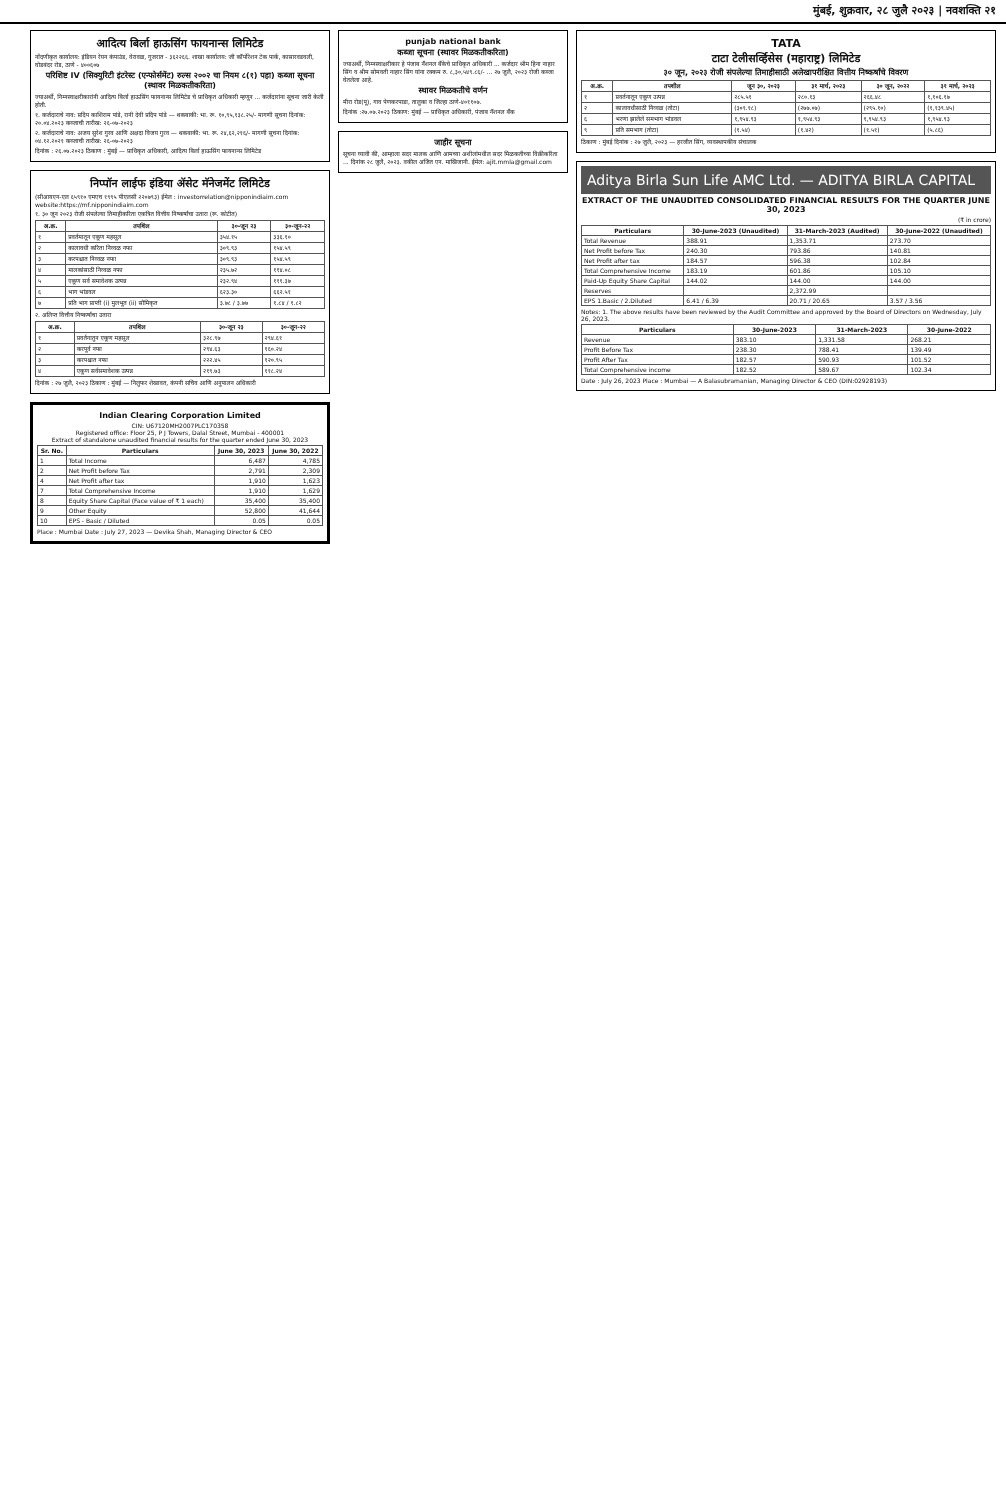मुंबई, शुक्रवार, २८ जुलै २०२३ | नवशक्ति २१
आदित्य बिर्ला हाऊसिंग फायनान्स लिमिटेड
नोंदणीकृत कार्यालय: इंडियन रेयन कंपाउंड, वेरावळ, गुजरात - ३६२२६६. शाखा कार्यालय: जी कॉर्पोरेशन टेक पार्क, कासारवडवली, घोडबंदर रोड, ठाणे - ४००६०७
परिशिष्ट IV (सिक्युरिटी इंटरेस्ट (एन्फोर्समेंट) रुल्स २००२ चा नियम ८(१) पहा) कब्जा सूचना (स्थावर मिळकतीकरिता)
ज्याअर्थी, निम्नस्वाक्षरीकारांनी आदित्य बिर्ला हाऊसिंग फायनान्स लिमिटेड चे प्राधिकृत अधिकारी म्हणून ... कर्जदारांना सूचना जारी केली होती.
१. कर्जदाराचे नाव: प्रदिप काशिराम पांडे, रानी देवी प्रदिप पांडे — थकबाकी: भा. रू. १०,९५,१३८.२५/- मागणी सूचना दिनांक: २०.०४.२०२३ कब्जाची तारीख: २६-०७-२०२३
२. कर्जदाराचे नाव: अजय सुरेश गुरव आणि अक्षदा विजय गुरव — थकबाकी: भा. रू. २४,६२,२१६/- मागणी सूचना दिनांक: ०४.१२.२०२१ कब्जाची तारीख: २६-०७-२०२३
दिनांक : २६.०७.२०२३ ठिकाण : मुंबई — प्राधिकृत अधिकारी, आदित्य बिर्ला हाऊसिंग फायनान्स लिमिटेड
निप्पॉन लाईफ इंडिया ॲसेट मॅनेजमेंट लिमिटेड
(सीआयएन-एल ६५९१० एमएच १९९५ पीएलसी २२०७९३) ईमेल : investorrelation@nipponindiaim.com website:https://mf.nipponindiaim.com
१. ३० जून २०२३ रोजी संपलेल्या तिमाहीकरिता एकत्रित वित्तीय निष्कर्षांचा उतारा (रू. कोटीत)
| अ.क्र. | तपशिल | ३०-जून २३ | ३०-जून-२२ |
| --- | --- | --- | --- |
| १ | प्रवर्तमातून एकूण महसूल | ३५४.१५ | ३३६.१० |
| २ | कालावधी करिता निव्वळ नफा | ३०९.९३ | १५४.५९ |
| ३ | करपश्चात निव्वळ नफा | ३०९.९३ | १५४.५९ |
| ४ | मालकांसाठी निव्वळ नफा | २३५.७२ | ११४.०८ |
| ५ | एकूण सर्व समावेशक उत्पन्न | २३२.९४ | १११.३७ |
| ६ | भाग भांडवल | ६२३.३० | ६६२.५१ |
| ७ | प्रति भाग प्राप्ती (i) मुलभूत (ii) सौमिकृत | ३.७८ / ३.७७ | १.८४ / १.८२ |
२. अलिप्त वित्तीय निष्कर्षांचा उतारा
| अ.क्र. | तपशिल | ३०-जून २३ | ३०-जून-२२ |
| --- | --- | --- | --- |
| १ | प्रवर्तनातुन एकूण महसूल | ३२८.९७ | २९४.६१ |
| २ | करपूर्व नफा | २९४.६३ | १६०.२४ |
| ३ | करपश्चात नफा | २२२.४५ | १२०.९५ |
| ४ | एकूण सर्वसमावेशक उत्पन्न | २१९.७३ | ११८.२४ |
दिनांक : २७ जुलै, २०२३ ठिकाण : मुंबई — निलुफर शेखावत, कंपनी सचिव आणि अनुपालन अधिकारी
Indian Clearing Corporation Limited
CIN: U67120MH2007PLC170358
Registered office: Floor 25, P J Towers, Dalal Street, Mumbai - 400001
Extract of standalone unaudited financial results for the quarter ended June 30, 2023
| Sr. No. | Particulars | June 30, 2023 | June 30, 2022 |
| --- | --- | --- | --- |
| 1 | Total Income | 6,487 | 4,785 |
| 2 | Net Profit before Tax | 2,791 | 2,309 |
| 4 | Net Profit after tax | 1,910 | 1,623 |
| 7 | Total Comprehensive Income | 1,910 | 1,629 |
| 8 | Equity Share Capital (Face value of ₹ 1 each) | 35,400 | 35,400 |
| 9 | Other Equity | 52,800 | 41,644 |
| 10 | EPS - Basic / Diluted | 0.05 | 0.05 |
Place : Mumbai Date : July 27, 2023 — Devika Shah, Managing Director & CEO
punjab national bank
कब्जा सूचना (स्थावर मिळकतीकरिता)
ज्याअर्थी, निम्नस्वाक्षरीकार हे पंजाब नॅशनल बँकेचे प्राधिकृत अधिकारी ... कर्जदार श्रीम हिना नाहार सिंग व श्रीम सोमवती नाहार सिंग यांना रक्कम रु. ८,३०,५४९.८६/- ... २७ जुलै, २०२३ रोजी कब्जा घेतलेला आहे.
स्थावर मिळकतीचे वर्णन
मीरा रोड(पू), गाव पेणकरपाडा, तालुका व जिल्हा ठाणे-४०११०७.
दिनांक :२७.०७.२०२३ ठिकाण: मुंबई — प्राधिकृत अधिकारी, पंजाब नॅशनल बँक
जाहीर सूचना
सूचना घ्यावी की, आम्हाला सदर मालक आणि आमच्या अशीलांमधील सदर मिळकतीच्या विक्रीकरिता ... दिनांक २८ जुलै, २०२३. वकील अजित एन. माखिजानी. ईमेल: ajit.mmla@gmail.com
TATA
टाटा टेलीसर्व्हिसेस (महाराष्ट्र) लिमिटेड
३० जून, २०२३ रोजी संपलेल्या तिमाहीसाठी अलेखापरीक्षित वित्तीय निष्कर्षांचे विवरण
| अ.क्र. | तपशील | जून ३०, २०२३ | ३१ मार्च, २०२३ | ३० जून, २०२२ | ३१ मार्च, २०२३ |
| --- | --- | --- | --- | --- | --- |
| १ | प्रवर्तनातून एकूण उत्पन्न | २८५.५१ | २८०.१३ | २६६.४८ | १,१०६.१७ |
| २ | कालावधीसाठी निव्वळ (तोटा) | (३०१.१८) | (२७७.०७) | (२९५.१०) | (१,१३९.४५) |
| ६ | भरणा झालेले समभाग भांडवल | १,९५४.९३ | १,९५४.९३ | १,९५४.९३ | १,९५४.९३ |
| ९ | प्रति समभाग (तोटा) | (१.५४) | (१.४२) | (१.५१) | (५.८६) |
ठिकाण : मुंबई दिनांक : २७ जुलै, २०२३ — हरजीत सिंग, व्यवस्थापकीय संचालक
Aditya Birla Sun Life AMC Ltd. — ADITYA BIRLA CAPITAL
EXTRACT OF THE UNAUDITED CONSOLIDATED FINANCIAL RESULTS FOR THE QUARTER JUNE 30, 2023
(₹ in crore)
| Particulars | 30-June-2023 (Unaudited) | 31-March-2023 (Audited) | 30-June-2022 (Unaudited) |
| --- | --- | --- | --- |
| Total Revenue | 388.91 | 1,353.71 | 273.70 |
| Net Profit before Tax | 240.30 | 793.86 | 140.81 |
| Net Profit after tax | 184.57 | 596.38 | 102.84 |
| Total Comprehensive Income | 183.19 | 601.86 | 105.10 |
| Paid-Up Equity Share Capital | 144.02 | 144.00 | 144.00 |
| Reserves | | 2,372.99 | |
| EPS 1.Basic / 2.Diluted | 6.41 / 6.39 | 20.71 / 20.65 | 3.57 / 3.56 |
Notes: 1. The above results have been reviewed by the Audit Committee and approved by the Board of Directors on Wednesday, July 26, 2023.
| Particulars | 30-June-2023 | 31-March-2023 | 30-June-2022 |
| --- | --- | --- | --- |
| Revenue | 383.10 | 1,331.58 | 268.21 |
| Profit Before Tax | 238.30 | 788.41 | 139.49 |
| Profit After Tax | 182.57 | 590.93 | 101.52 |
| Total Comprehensive income | 182.52 | 589.67 | 102.34 |
Date : July 26, 2023 Place : Mumbai — A Balasubramanian, Managing Director & CEO (DIN:02928193)